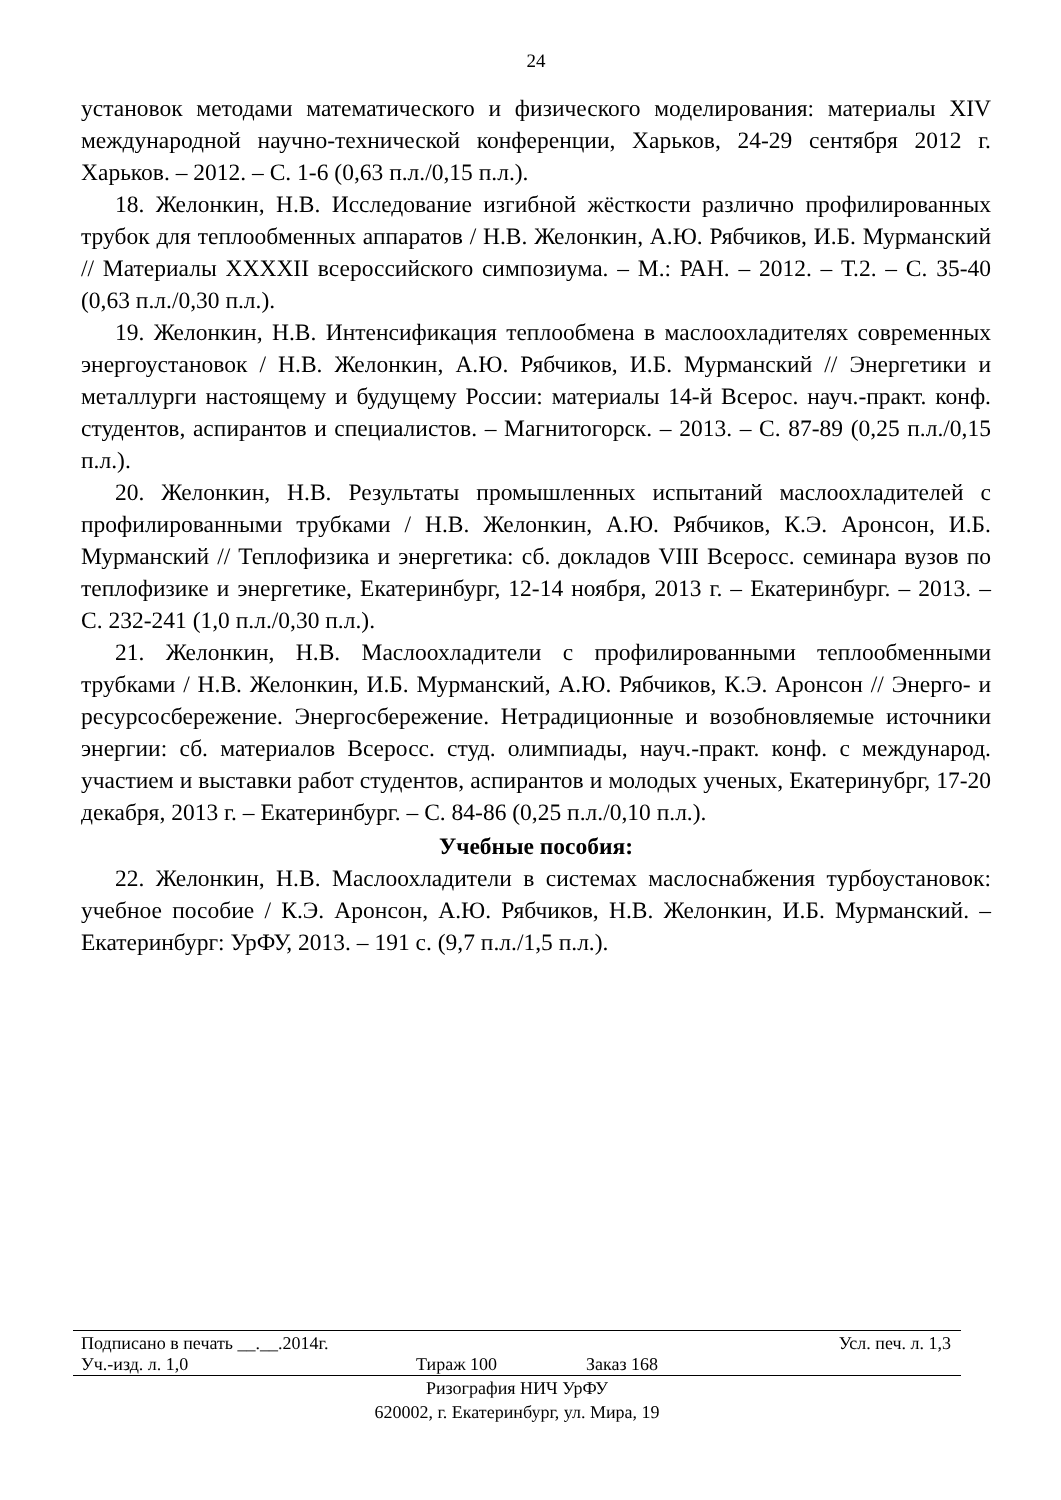24
установок методами математического и физического моделирования: материалы XIV международной научно-технической конференции, Харьков, 24-29 сентября 2012 г. Харьков. – 2012. – С. 1-6 (0,63 п.л./0,15 п.л.).
18. Желонкин, Н.В. Исследование изгибной жёсткости различно профилированных трубок для теплообменных аппаратов / Н.В. Желонкин, А.Ю. Рябчиков, И.Б. Мурманский // Материалы XXXXII всероссийского симпозиума. – М.: РАН. – 2012. – Т.2. – С. 35-40 (0,63 п.л./0,30 п.л.).
19. Желонкин, Н.В. Интенсификация теплообмена в маслоохладителях современных энергоустановок / Н.В. Желонкин, А.Ю. Рябчиков, И.Б. Мурманский // Энергетики и металлурги настоящему и будущему России: материалы 14-й Всерос. науч.-практ. конф. студентов, аспирантов и специалистов. – Магнитогорск. – 2013. – С. 87-89 (0,25 п.л./0,15 п.л.).
20. Желонкин, Н.В. Результаты промышленных испытаний маслоохладителей с профилированными трубками / Н.В. Желонкин, А.Ю. Рябчиков, К.Э. Аронсон, И.Б. Мурманский // Теплофизика и энергетика: сб. докладов VIII Всеросс. семинара вузов по теплофизике и энергетике, Екатеринбург, 12-14 ноября, 2013 г. – Екатеринбург. – 2013. – С. 232-241 (1,0 п.л./0,30 п.л.).
21. Желонкин, Н.В. Маслоохладители с профилированными теплообменными трубками / Н.В. Желонкин, И.Б. Мурманский, А.Ю. Рябчиков, К.Э. Аронсон // Энерго- и ресурсосбережение. Энергосбережение. Нетрадиционные и возобновляемые источники энергии: сб. материалов Всеросс. студ. олимпиады, науч.-практ. конф. с международ. участием и выставки работ студентов, аспирантов и молодых ученых, Екатеринубрг, 17-20 декабря, 2013 г. – Екатеринбург. – С. 84-86 (0,25 п.л./0,10 п.л.).
Учебные пособия:
22. Желонкин, Н.В. Маслоохладители в системах маслоснабжения турбоустановок: учебное пособие / К.Э. Аронсон, А.Ю. Рябчиков, Н.В. Желонкин, И.Б. Мурманский. – Екатеринбург: УрФУ, 2013. – 191 с. (9,7 п.л./1,5 п.л.).
Подписано в печать __.__.2014г. Усл. печ. л. 1,3
Уч.-изд. л. 1,0 Тираж 100 Заказ 168
Ризография НИЧ УрФУ
620002, г. Екатеринбург, ул. Мира, 19